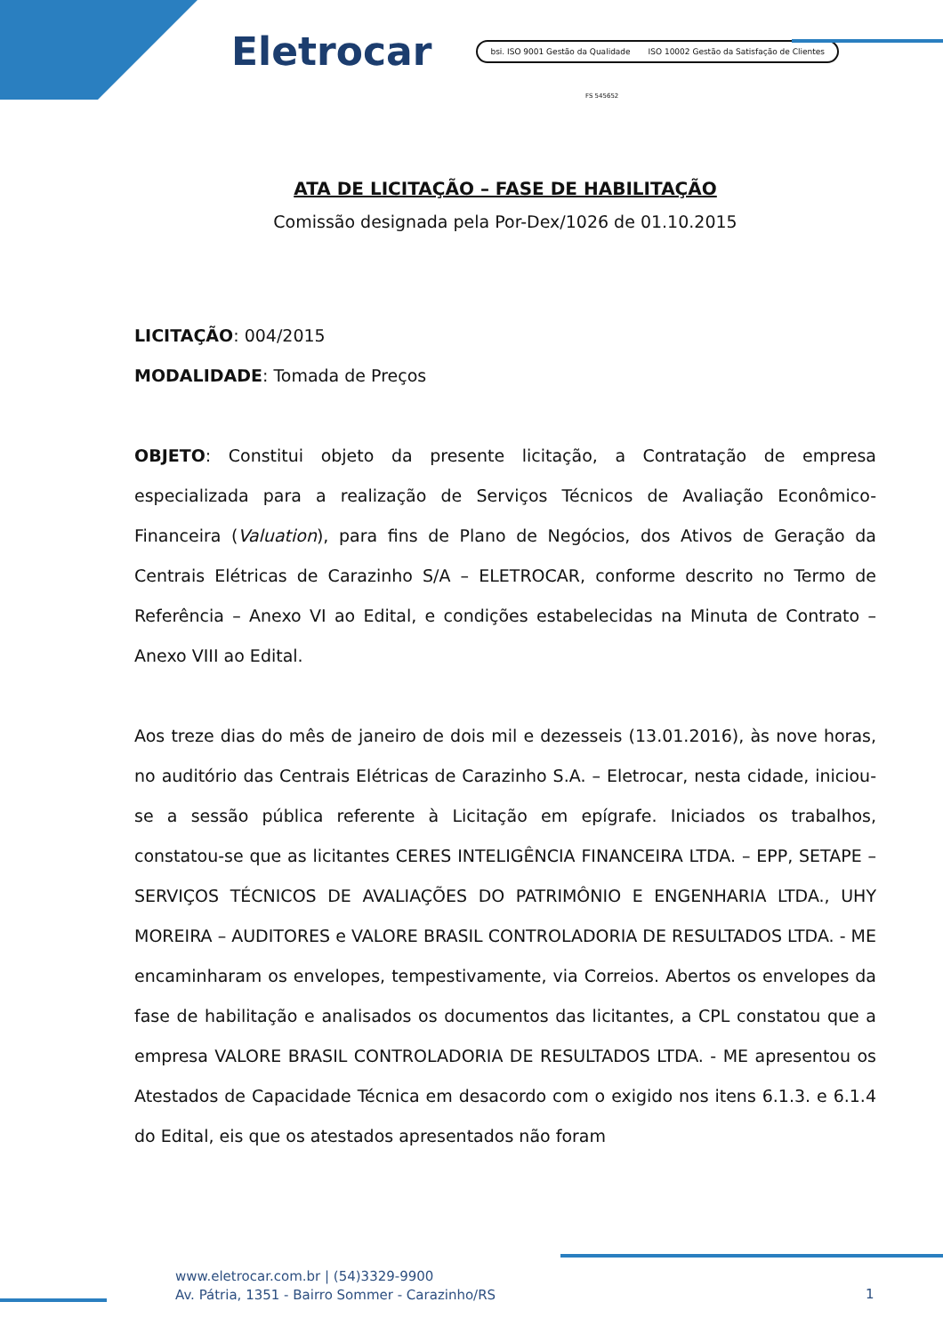Eletrocar
bsi. ISO 9001 Gestão da Qualidade ISO 10002 Gestão da Satisfação de Clientes
FS 545652
ATA DE LICITAÇÃO – FASE DE HABILITAÇÃO
Comissão designada pela Por-Dex/1026 de 01.10.2015
LICITAÇÃO: 004/2015
MODALIDADE: Tomada de Preços
OBJETO: Constitui objeto da presente licitação, a Contratação de empresa especializada para a realização de Serviços Técnicos de Avaliação Econômico-Financeira (Valuation), para fins de Plano de Negócios, dos Ativos de Geração da Centrais Elétricas de Carazinho S/A – ELETROCAR, conforme descrito no Termo de Referência – Anexo VI ao Edital, e condições estabelecidas na Minuta de Contrato – Anexo VIII ao Edital.
Aos treze dias do mês de janeiro de dois mil e dezesseis (13.01.2016), às nove horas, no auditório das Centrais Elétricas de Carazinho S.A. – Eletrocar, nesta cidade, iniciou-se a sessão pública referente à Licitação em epígrafe. Iniciados os trabalhos, constatou-se que as licitantes CERES INTELIGÊNCIA FINANCEIRA LTDA. – EPP, SETAPE – SERVIÇOS TÉCNICOS DE AVALIAÇÕES DO PATRIMÔNIO E ENGENHARIA LTDA., UHY MOREIRA – AUDITORES e VALORE BRASIL CONTROLADORIA DE RESULTADOS LTDA. - ME encaminharam os envelopes, tempestivamente, via Correios. Abertos os envelopes da fase de habilitação e analisados os documentos das licitantes, a CPL constatou que a empresa VALORE BRASIL CONTROLADORIA DE RESULTADOS LTDA. - ME apresentou os Atestados de Capacidade Técnica em desacordo com o exigido nos itens 6.1.3. e 6.1.4 do Edital, eis que os atestados apresentados não foram
www.eletrocar.com.br | (54)3329-9900
Av. Pátria, 1351 - Bairro Sommer - Carazinho/RS
1